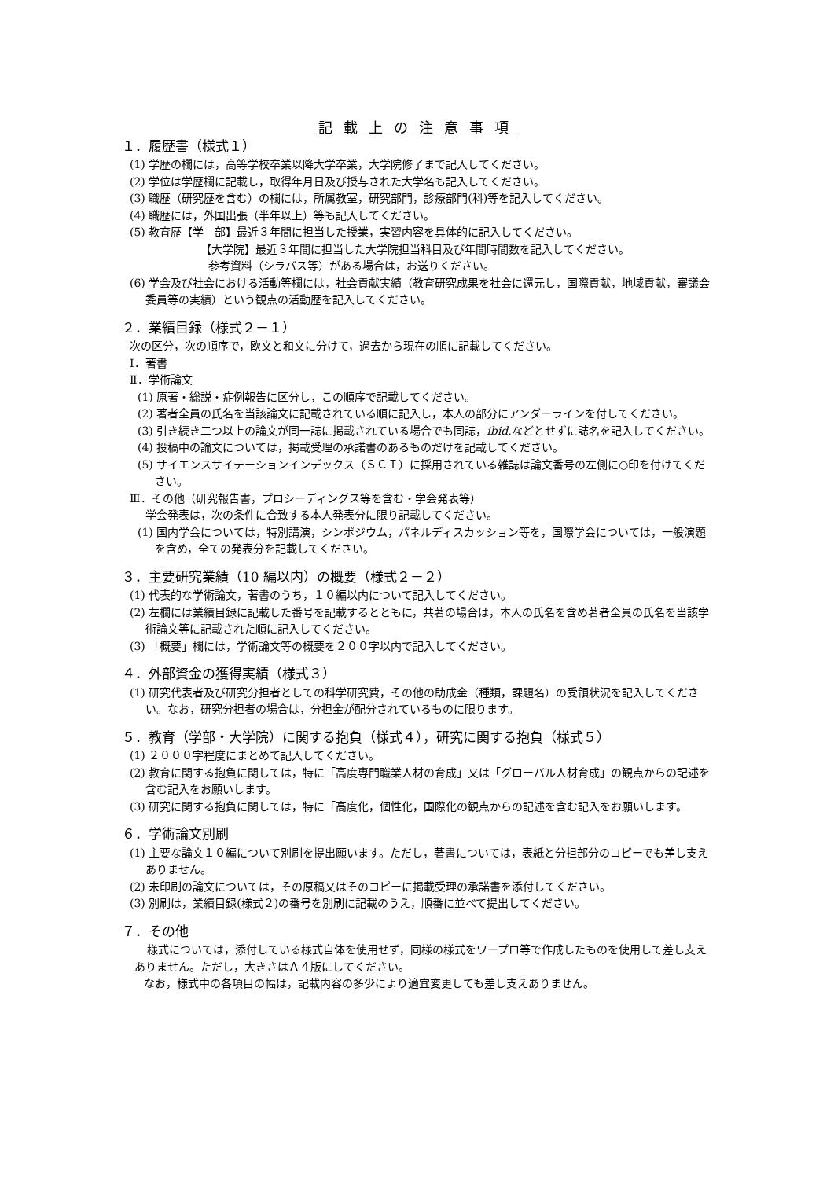記載上の注意事項
１．履歴書（様式１）
(1) 学歴の欄には，高等学校卒業以降大学卒業，大学院修了まで記入してください。
(2) 学位は学歴欄に記載し，取得年月日及び授与された大学名も記入してください。
(3) 職歴（研究歴を含む）の欄には，所属教室，研究部門，診療部門(科)等を記入してください。
(4) 職歴には，外国出張（半年以上）等も記入してください。
(5) 教育歴【学　部】最近３年間に担当した授業，実習内容を具体的に記入してください。
【大学院】最近３年間に担当した大学院担当科目及び年間時間数を記入してください。
参考資料（シラバス等）がある場合は，お送りください。
(6) 学会及び社会における活動等欄には，社会貢献実績（教育研究成果を社会に還元し，国際貢献，地域貢献，審議会委員等の実績）という観点の活動歴を記入してください。
２．業績目録（様式２－１）
次の区分，次の順序で，欧文と和文に分けて，過去から現在の順に記載してください。
Ⅰ．著書
Ⅱ．学術論文
(1) 原著・総説・症例報告に区分し，この順序で記載してください。
(2) 著者全員の氏名を当該論文に記載されている順に記入し，本人の部分にアンダーラインを付してください。
(3) 引き続き二つ以上の論文が同一誌に掲載されている場合でも同誌，ibid. などとせずに誌名を記入してください。
(4) 投稿中の論文については，掲載受理の承諾書のあるものだけを記載してください。
(5) サイエンスサイテーションインデックス（ＳＣＩ）に採用されている雑誌は論文番号の左側に○印を付けてください。
Ⅲ．その他（研究報告書，プロシーディングス等を含む・学会発表等）
学会発表は，次の条件に合致する本人発表分に限り記載してください。
(1) 国内学会については，特別講演，シンポジウム，パネルディスカッション等を，国際学会については，一般演題を含め，全ての発表分を記載してください。
３．主要研究業績（10 編以内）の概要（様式２－２）
(1) 代表的な学術論文，著書のうち，１０編以内について記入してください。
(2) 左欄には業績目録に記載した番号を記載するとともに，共著の場合は，本人の氏名を含め著者全員の氏名を当該学術論文等に記載された順に記入してください。
(3) 「概要」欄には，学術論文等の概要を２００字以内で記入してください。
４．外部資金の獲得実績（様式３）
(1) 研究代表者及び研究分担者としての科学研究費，その他の助成金（種類，課題名）の受領状況を記入してください。なお，研究分担者の場合は，分担金が配分されているものに限ります。
５．教育（学部・大学院）に関する抱負（様式４），研究に関する抱負（様式５）
(1) ２０００字程度にまとめて記入してください。
(2) 教育に関する抱負に関しては，特に「高度専門職業人材の育成」又は「グローバル人材育成」の観点からの記述を含む記入をお願いします。
(3) 研究に関する抱負に関しては，特に「高度化，個性化，国際化の観点からの記述を含む記入をお願いします。
６．学術論文別刷
(1) 主要な論文１０編について別刷を提出願います。ただし，著書については，表紙と分担部分のコピーでも差し支えありません。
(2) 未印刷の論文については，その原稿又はそのコピーに掲載受理の承諾書を添付してください。
(3) 別刷は，業績目録(様式２)の番号を別刷に記載のうえ，順番に並べて提出してください。
７．その他
様式については，添付している様式自体を使用せず，同様の様式をワープロ等で作成したものを使用して差し支えありません。ただし，大きさはＡ４版にしてください。
なお，様式中の各項目の幅は，記載内容の多少により適宜変更しても差し支えありません。